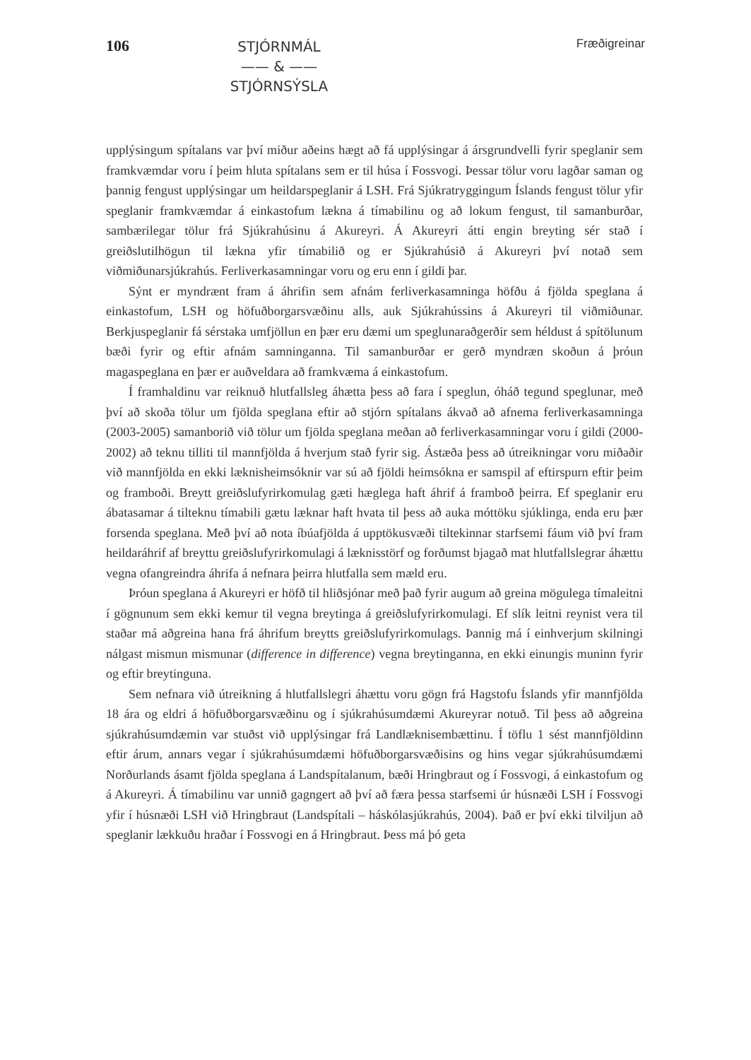106
STJÓRNMÁL
—— & ——
STJÓRNSÝSLA
Fræðigreinar
upplýsingum spítalans var því miður aðeins hægt að fá upplýsingar á ársgrundvelli fyrir speglanir sem framkvæmdar voru í þeim hluta spítalans sem er til húsa í Fossvogi. Þessar tölur voru lagðar saman og þannig fengust upplýsingar um heildarspeglanir á LSH. Frá Sjúkratryggingum Íslands fengust tölur yfir speglanir framkvæmdar á einkastofum lækna á tímabilinu og að lokum fengust, til samanburðar, sambærilegar tölur frá Sjúkrahúsinu á Akureyri. Á Akureyri átti engin breyting sér stað í greiðslutilhögun til lækna yfir tímabilið og er Sjúkrahúsið á Akureyri því notað sem viðmiðunarsjúkrahús. Ferliverkasamningar voru og eru enn í gildi þar.
Sýnt er myndrænt fram á áhrifin sem afnám ferliverkasamninga höfðu á fjölda speglana á einkastofum, LSH og höfuðborgarsvæðinu alls, auk Sjúkrahússins á Akureyri til viðmiðunar. Berkjuspeglanir fá sérstaka umfjöllun en þær eru dæmi um speglunaraðgerðir sem héldust á spítölunum bæði fyrir og eftir afnám samninganna. Til samanburðar er gerð myndræn skoðun á þróun magaspeglana en þær er auðveldara að framkvæma á einkastofum.
Í framhaldinu var reiknuð hlutfallsleg áhætta þess að fara í speglun, óháð tegund speglunar, með því að skoða tölur um fjölda speglana eftir að stjórn spítalans ákvað að afnema ferliverkasamninga (2003-2005) samanborið við tölur um fjölda speglana meðan að ferliverkasamningar voru í gildi (2000-2002) að teknu tilliti til mannfjölda á hverjum stað fyrir sig. Ástæða þess að útreikningar voru miðaðir við mannfjölda en ekki læknisheimsóknir var sú að fjöldi heimsókna er samspil af eftirspurn eftir þeim og framboði. Breytt greiðslufyrirkomulag gæti hæglega haft áhrif á framboð þeirra. Ef speglanir eru ábatasamar á tilteknu tímabili gætu læknar haft hvata til þess að auka móttöku sjúklinga, enda eru þær forsenda speglana. Með því að nota íbúafjölda á upptökusvæði tiltekinnar starfsemi fáum við því fram heildaráhrif af breyttu greiðslufyrirkomulagi á læknisstörf og forðumst bjagað mat hlutfallslegrar áhættu vegna ofangreindra áhrifa á nefnara þeirra hlutfalla sem mæld eru.
Þróun speglana á Akureyri er höfð til hliðsjónar með það fyrir augum að greina mögulega tímaleitni í gögnunum sem ekki kemur til vegna breytinga á greiðslufyrirkomulagi. Ef slík leitni reynist vera til staðar má aðgreina hana frá áhrifum breytts greiðslufyrirkomulags. Þannig má í einhverjum skilningi nálgast mismun mismunar (difference in difference) vegna breytinganna, en ekki einungis muninn fyrir og eftir breytinguna.
Sem nefnara við útreikning á hlutfallslegri áhættu voru gögn frá Hagstofu Íslands yfir mannfjölda 18 ára og eldri á höfuðborgarsvæðinu og í sjúkrahúsumdæmi Akureyrar notuð. Til þess að aðgreina sjúkrahúsumdæmin var stuðst við upplýsingar frá Landlæknisembættinu. Í töflu 1 sést mannfjöldinn eftir árum, annars vegar í sjúkrahúsumdæmi höfuðborgarsvæðisins og hins vegar sjúkrahúsumdæmi Norðurlands ásamt fjölda speglana á Landspítalanum, bæði Hringbraut og í Fossvogi, á einkastofum og á Akureyri. Á tímabilinu var unnið gagngert að því að færa þessa starfsemi úr húsnæði LSH í Fossvogi yfir í húsnæði LSH við Hringbraut (Landspítali – háskólasjúkrahús, 2004). Það er því ekki tilviljun að speglanir lækkuðu hraðar í Fossvogi en á Hringbraut. Þess má þó geta